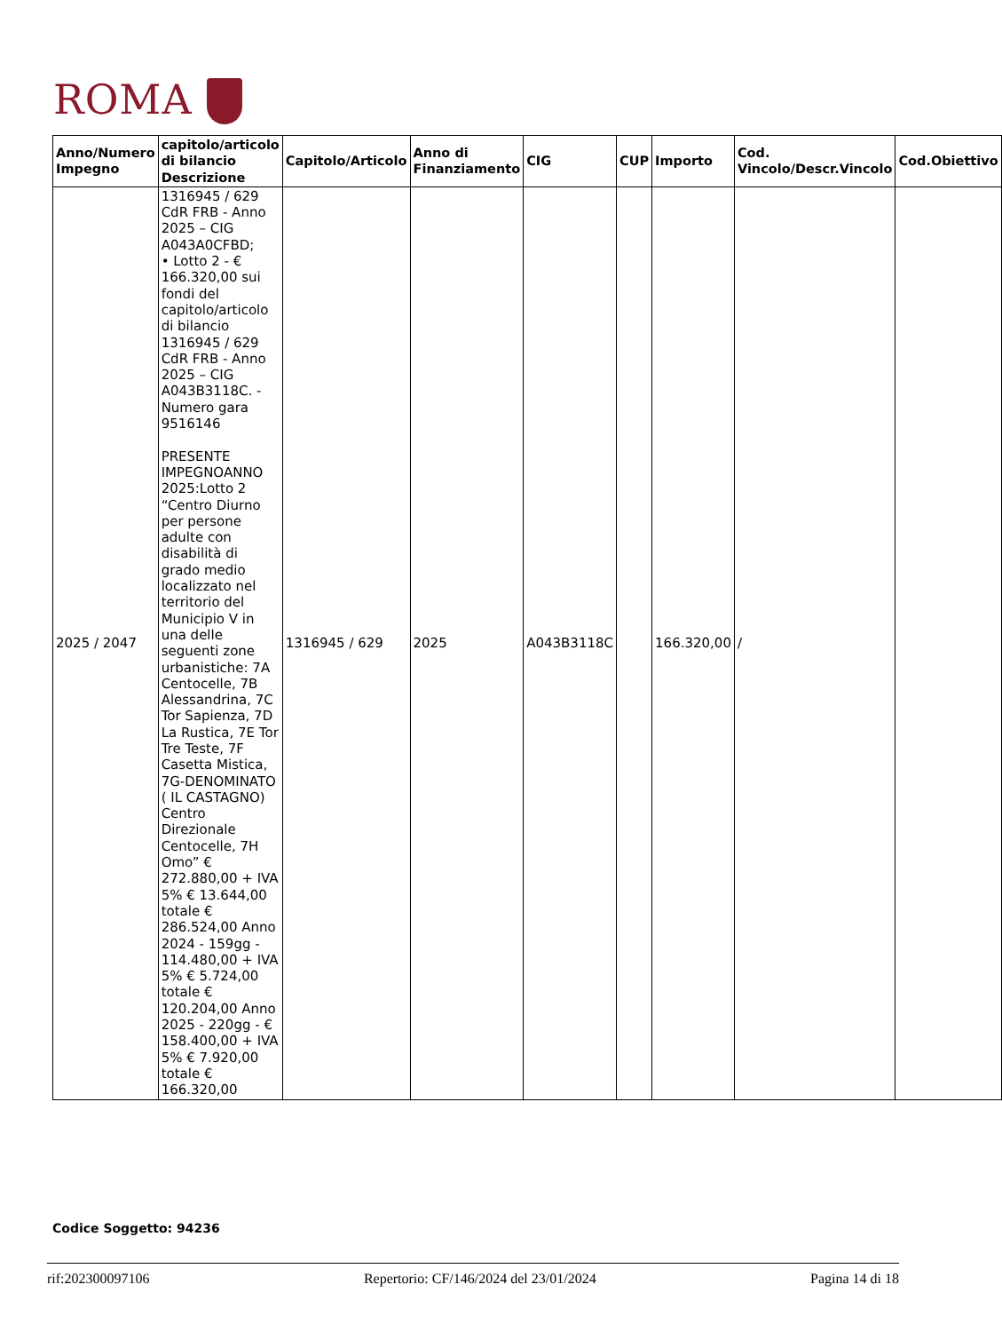ROMA
| Anno/Numero Impegno | capitolo/articolo di bilancio Descrizione | Capitolo/Articolo | Anno di Finanziamento | CIG | CUP | Importo | Cod. Vincolo/Descr.Vincolo | Cod.Obiettivo |
| --- | --- | --- | --- | --- | --- | --- | --- | --- |
| 2025 / 2047 | 1316945 / 629 CdR FRB - Anno 2025 – CIG A043A0CFBD; • Lotto 2 - € 166.320,00 sui fondi del capitolo/articolo di bilancio 1316945 / 629 CdR FRB - Anno 2025 – CIG A043B3118C. - Numero gara 9516146 PRESENTE IMPEGNOANNO 2025:Lotto 2 “Centro Diurno per persone adulte con disabilità di grado medio localizzato nel territorio del Municipio V in una delle seguenti zone urbanistiche: 7A Centocelle, 7B Alessandrina, 7C Tor Sapienza, 7D La Rustica, 7E Tor Tre Teste, 7F Casetta Mistica, 7G-DENOMINATO ( IL CASTAGNO) Centro Direzionale Centocelle, 7H Omo” € 272.880,00 + IVA 5% € 13.644,00 totale € 286.524,00 Anno 2024 - 159gg - 114.480,00 + IVA 5% € 5.724,00 totale € 120.204,00 Anno 2025 - 220gg - € 158.400,00 + IVA 5% € 7.920,00 totale € 166.320,00 | 1316945 / 629 | 2025 | A043B3118C | | 166.320,00 | / | |
Codice Soggetto: 94236
rif:202300097106 Repertorio: CF/146/2024 del 23/01/2024 Pagina 14 di 18